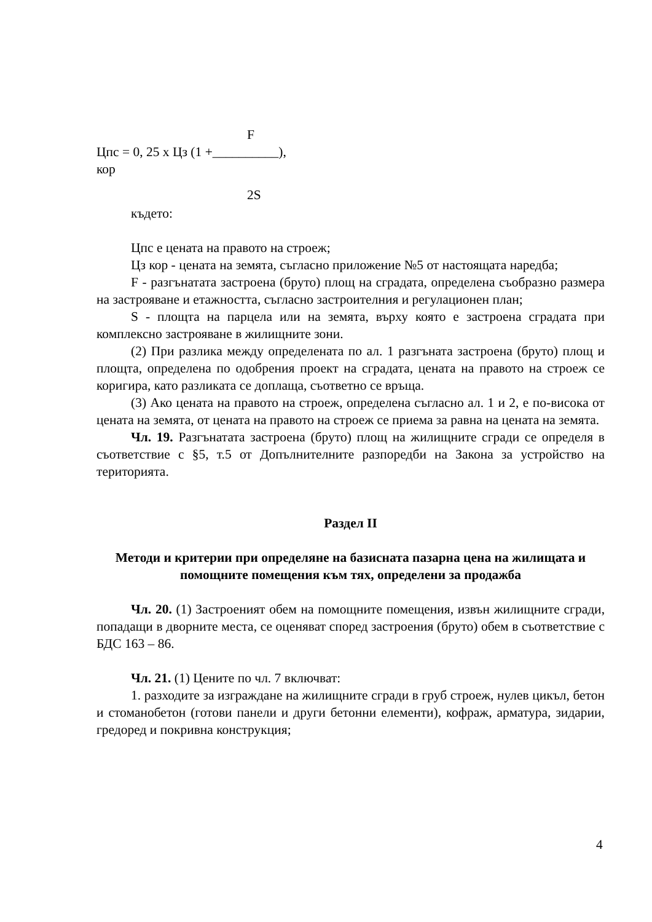F
Цпс = 0, 25 х Цз (1 +__________),
кор
2S
където:
Цпс е цената на правото на строеж;
Цз кор - цената на земята, съгласно приложение №5 от настоящата наредба;
F - разгънатата застроена (бруто) площ на сградата, определена съобразно размера на застрояване и етажността, съгласно застроителния и регулационен план;
S - площта на парцела или на земята, върху която е застроена сградата при комплексно застрояване в жилищните зони.
(2) При разлика между определената по ал. 1 разгъната застроена (бруто) площ и площта, определена по одобрения проект на сградата, цената на правото на строеж се коригира, като разликата се доплаща, съответно се връща.
(3) Ако цената на правото на строеж, определена съгласно ал. 1 и 2, е по-висока от цената на земята, от цената на правото на строеж се приема за равна на цената на земята.
Чл. 19. Разгънатата застроена (бруто) площ на жилищните сгради се определя в съответствие с §5, т.5 от Допълнителните разпоредби на Закона за устройство на територията.
Раздел II
Методи и критерии при определяне на базисната пазарна цена на жилищата и помощните помещения към тях, определени за продажба
Чл. 20. (1) Застроеният обем на помощните помещения, извън жилищните сгради, попадащи в дворните места, се оценяват според застроения (бруто) обем в съответствие с БДС 163 – 86.
Чл. 21. (1) Цените по чл. 7 включват:
1. разходите за изграждане на жилищните сгради в груб строеж, нулев цикъл, бетон и стоманобетон (готови панели и други бетонни елементи), кофраж, арматура, зидарии, гредоред и покривна конструкция;
4